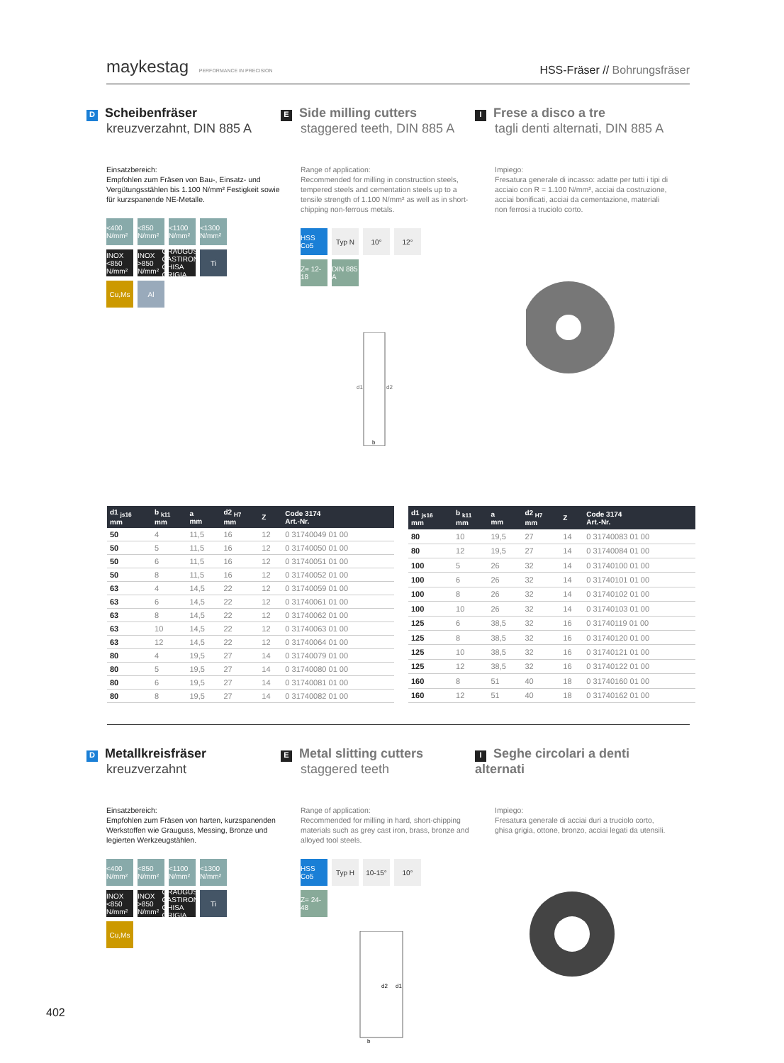maykestag PERFORMANCE IN PRECISION
HSS-Fräser // Bohrungsfräser
D Scheibenfräser
kreuzverzahnt, DIN 885 A
Einsatzbereich:
Empfohlen zum Fräsen von Bau-, Einsatz- und Vergütungsstählen bis 1.100 N/mm² Festigkeit sowie für kurzspanende NE-Metalle.
<400 N/mm²
<850 N/mm²
<1100 N/mm²
<1300 N/mm²
INOX <850 N/mm²
INOX >850 N/mm²
GRAUGUSS CASTIRON GHISA GRIGIA
Ti
Cu,Ms
Al
E Side milling cutters
staggered teeth, DIN 885 A
Range of application:
Recommended for milling in construction steels, tempered steels and cementation steels up to a tensile strength of 1.100 N/mm² as well as in short-chipping non-ferrous metals.
HSS Co5
Typ N
10°
12°
Z= 12-18
DIN 885 A
d1
d2
b
I Frese a disco a tre
tagli denti alternati, DIN 885 A
Impiego:
Fresatura generale di incasso: adatte per tutti i tipi di acciaio con R = 1.100 N/mm², acciai da costruzione, acciai bonificati, acciai da cementazione, materiali non ferrosi a truciolo corto.
| d1 <sub>js16</sub> mm | b <sub>k11</sub> mm | a mm | d2 <sub>H7</sub> mm | Z | Code 3174 Art.-Nr. |
| --- | --- | --- | --- | --- | --- |
| 50 | 4 | 11,5 | 16 | 12 | 0 31740049 01 00 |
| 50 | 5 | 11,5 | 16 | 12 | 0 31740050 01 00 |
| 50 | 6 | 11,5 | 16 | 12 | 0 31740051 01 00 |
| 50 | 8 | 11,5 | 16 | 12 | 0 31740052 01 00 |
| 63 | 4 | 14,5 | 22 | 12 | 0 31740059 01 00 |
| 63 | 6 | 14,5 | 22 | 12 | 0 31740061 01 00 |
| 63 | 8 | 14,5 | 22 | 12 | 0 31740062 01 00 |
| 63 | 10 | 14,5 | 22 | 12 | 0 31740063 01 00 |
| 63 | 12 | 14,5 | 22 | 12 | 0 31740064 01 00 |
| 80 | 4 | 19,5 | 27 | 14 | 0 31740079 01 00 |
| 80 | 5 | 19,5 | 27 | 14 | 0 31740080 01 00 |
| 80 | 6 | 19,5 | 27 | 14 | 0 31740081 01 00 |
| 80 | 8 | 19,5 | 27 | 14 | 0 31740082 01 00 |
| d1 <sub>js16</sub> mm | b <sub>k11</sub> mm | a mm | d2 <sub>H7</sub> mm | Z | Code 3174 Art.-Nr. |
| --- | --- | --- | --- | --- | --- |
| 80 | 10 | 19,5 | 27 | 14 | 0 31740083 01 00 |
| 80 | 12 | 19,5 | 27 | 14 | 0 31740084 01 00 |
| 100 | 5 | 26 | 32 | 14 | 0 31740100 01 00 |
| 100 | 6 | 26 | 32 | 14 | 0 31740101 01 00 |
| 100 | 8 | 26 | 32 | 14 | 0 31740102 01 00 |
| 100 | 10 | 26 | 32 | 14 | 0 31740103 01 00 |
| 125 | 6 | 38,5 | 32 | 16 | 0 31740119 01 00 |
| 125 | 8 | 38,5 | 32 | 16 | 0 31740120 01 00 |
| 125 | 10 | 38,5 | 32 | 16 | 0 31740121 01 00 |
| 125 | 12 | 38,5 | 32 | 16 | 0 31740122 01 00 |
| 160 | 8 | 51 | 40 | 18 | 0 31740160 01 00 |
| 160 | 12 | 51 | 40 | 18 | 0 31740162 01 00 |
D Metallkreisfräser
kreuzverzahnt
Einsatzbereich:
Empfohlen zum Fräsen von harten, kurzspanenden Werkstoffen wie Grauguss, Messing, Bronze und legierten Werkzeugstählen.
<400 N/mm²
<850 N/mm²
<1100 N/mm²
<1300 N/mm²
INOX <850 N/mm²
INOX >850 N/mm²
GRAUGUSS CASTIRON GHISA GRIGIA
Ti
Cu,Ms
E Metal slitting cutters
staggered teeth
Range of application:
Recommended for milling in hard, short-chipping materials such as grey cast iron, brass, bronze and alloyed tool steels.
HSS Co5
Typ H
10-15°
10°
Z= 24-48
d2
d1
b
I Seghe circolari a denti alternati
Impiego:
Fresatura generale di acciai duri a truciolo corto, ghisa grigia, ottone, bronzo, acciai legati da utensili.
402